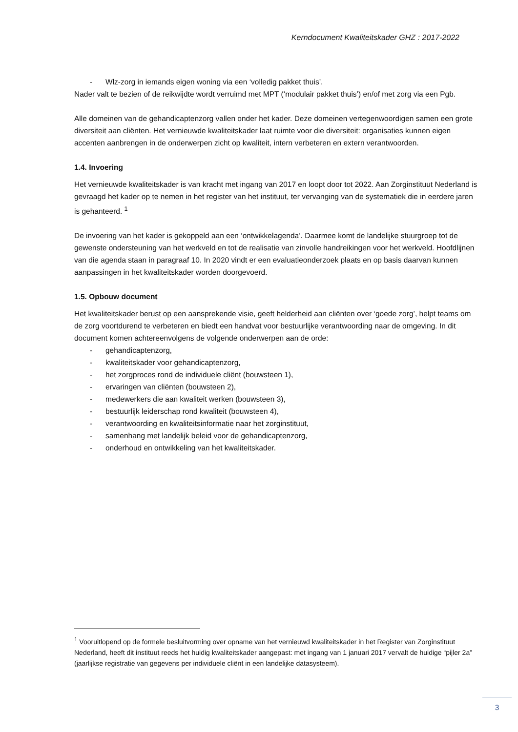Kerndocument Kwaliteitskader GHZ : 2017-2022
- Wlz-zorg in iemands eigen woning via een ‘volledig pakket thuis’.
Nader valt te bezien of de reikwijdte wordt verruimd met MPT (‘modulair pakket thuis’) en/of met zorg via een Pgb.
Alle domeinen van de gehandicaptenzorg vallen onder het kader. Deze domeinen vertegenwoordigen samen een grote diversiteit aan cliënten. Het vernieuwde kwaliteitskader laat ruimte voor die diversiteit: organisaties kunnen eigen accenten aanbrengen in de onderwerpen zicht op kwaliteit, intern verbeteren en extern verantwoorden.
1.4. Invoering
Het vernieuwde kwaliteitskader is van kracht met ingang van 2017 en loopt door tot 2022. Aan Zorginstituut Nederland is gevraagd het kader op te nemen in het register van het instituut, ter vervanging van de systematiek die in eerdere jaren is gehanteerd. <sup>1</sup>
De invoering van het kader is gekoppeld aan een ‘ontwikkelagenda’. Daarmee komt de landelijke stuurgroep tot de gewenste ondersteuning van het werkveld en tot de realisatie van zinvolle handreikingen voor het werkveld. Hoofdlijnen van die agenda staan in paragraaf 10. In 2020 vindt er een evaluatieonderzoek plaats en op basis daarvan kunnen aanpassingen in het kwaliteitskader worden doorgevoerd.
1.5. Opbouw document
Het kwaliteitskader berust op een aansprekende visie, geeft helderheid aan cliënten over ‘goede zorg’, helpt teams om de zorg voortdurend te verbeteren en biedt een handvat voor bestuurlijke verantwoording naar de omgeving. In dit document komen achtereenvolgens de volgende onderwerpen aan de orde:
- gehandicaptenzorg,
- kwaliteitskader voor gehandicaptenzorg,
- het zorgproces rond de individuele cliënt (bouwsteen 1),
- ervaringen van cliënten (bouwsteen 2),
- medewerkers die aan kwaliteit werken (bouwsteen 3),
- bestuurlijk leiderschap rond kwaliteit (bouwsteen 4),
- verantwoording en kwaliteitsinformatie naar het zorginstituut,
- samenhang met landelijk beleid voor de gehandicaptenzorg,
- onderhoud en ontwikkeling van het kwaliteitskader.
<sup>1</sup> Vooruitlopend op de formele besluitvorming over opname van het vernieuwd kwaliteitskader in het Register van Zorginstituut Nederland, heeft dit instituut reeds het huidig kwaliteitskader aangepast: met ingang van 1 januari 2017 vervalt de huidige “pijler 2a” (jaarlijkse registratie van gegevens per individuele cliënt in een landelijke datasysteem).
3